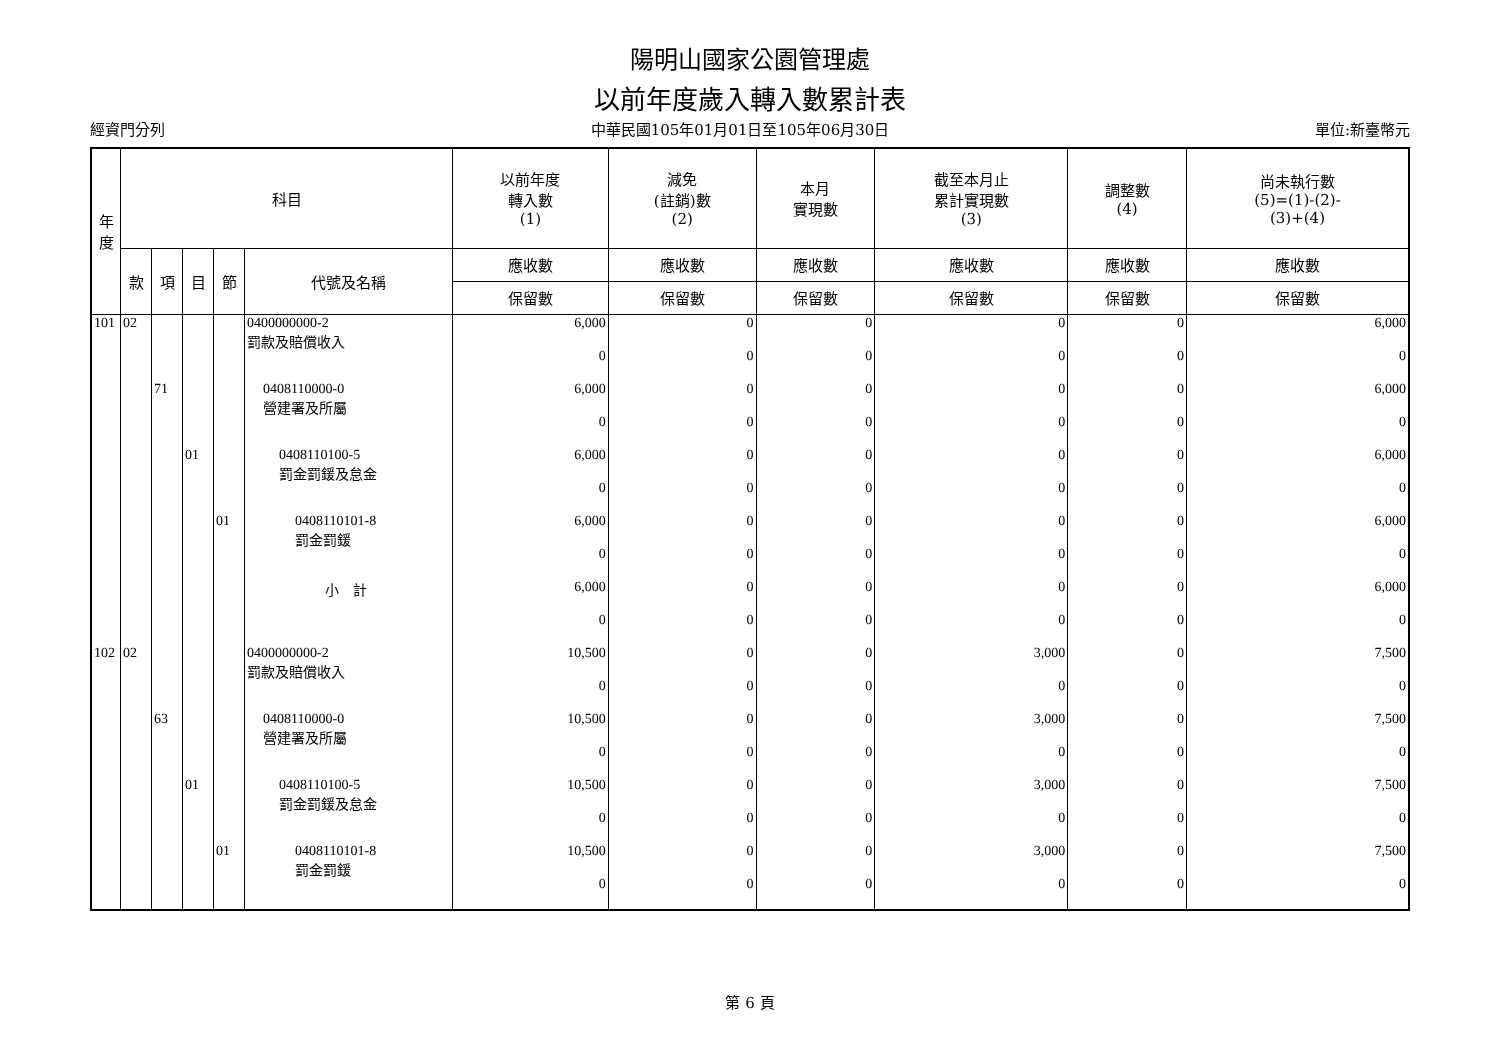陽明山國家公園管理處
以前年度歲入轉入數累計表
經資門分列 中華民國105年01月01日至105年06月30日 單位:新臺幣元
| 年 度 | 科目 | | | | | 以前年度 轉入數 (1) | 減免 (註銷)數 (2) | 本月 實現數 | 截至本月止 累計實現數 (3) | 調整數 (4) | 尚未執行數 (5)=(1)-(2)- (3)+(4) |
| --- | --- | --- | --- | --- | --- | --- | --- | --- | --- | --- | --- |
| | 款 | 項 | 目 | 節 | 代號及名稱 | 應收數 | 應收數 | 應收數 | 應收數 | 應收數 | 應收數 |
| | | | | | | 保留數 | 保留數 | 保留數 | 保留數 | 保留數 | 保留數 |
| 101 | 02 | | | | 0400000000-2 罰款及賠償收入 | 6,000 | 0 | 0 | 0 | 0 | 6,000 |
| | | | | | | 0 | 0 | 0 | 0 | 0 | 0 |
| | | 71 | | | 0408110000-0 營建署及所屬 | 6,000 | 0 | 0 | 0 | 0 | 6,000 |
| | | | | | | 0 | 0 | 0 | 0 | 0 | 0 |
| | | | 01 | | 0408110100-5 罰金罰鍰及怠金 | 6,000 | 0 | 0 | 0 | 0 | 6,000 |
| | | | | | | 0 | 0 | 0 | 0 | 0 | 0 |
| | | | | 01 | 0408110101-8 罰金罰鍰 | 6,000 | 0 | 0 | 0 | 0 | 6,000 |
| | | | | | | 0 | 0 | 0 | 0 | 0 | 0 |
| | | | | | 小 計 | 6,000 | 0 | 0 | 0 | 0 | 6,000 |
| | | | | | | 0 | 0 | 0 | 0 | 0 | 0 |
| 102 | 02 | | | | 0400000000-2 罰款及賠償收入 | 10,500 | 0 | 0 | 3,000 | 0 | 7,500 |
| | | | | | | 0 | 0 | 0 | 0 | 0 | 0 |
| | | 63 | | | 0408110000-0 營建署及所屬 | 10,500 | 0 | 0 | 3,000 | 0 | 7,500 |
| | | | | | | 0 | 0 | 0 | 0 | 0 | 0 |
| | | | 01 | | 0408110100-5 罰金罰鍰及怠金 | 10,500 | 0 | 0 | 3,000 | 0 | 7,500 |
| | | | | | | 0 | 0 | 0 | 0 | 0 | 0 |
| | | | | 01 | 0408110101-8 罰金罰鍰 | 10,500 | 0 | 0 | 3,000 | 0 | 7,500 |
| | | | | | | 0 | 0 | 0 | 0 | 0 | 0 |
第 6 頁